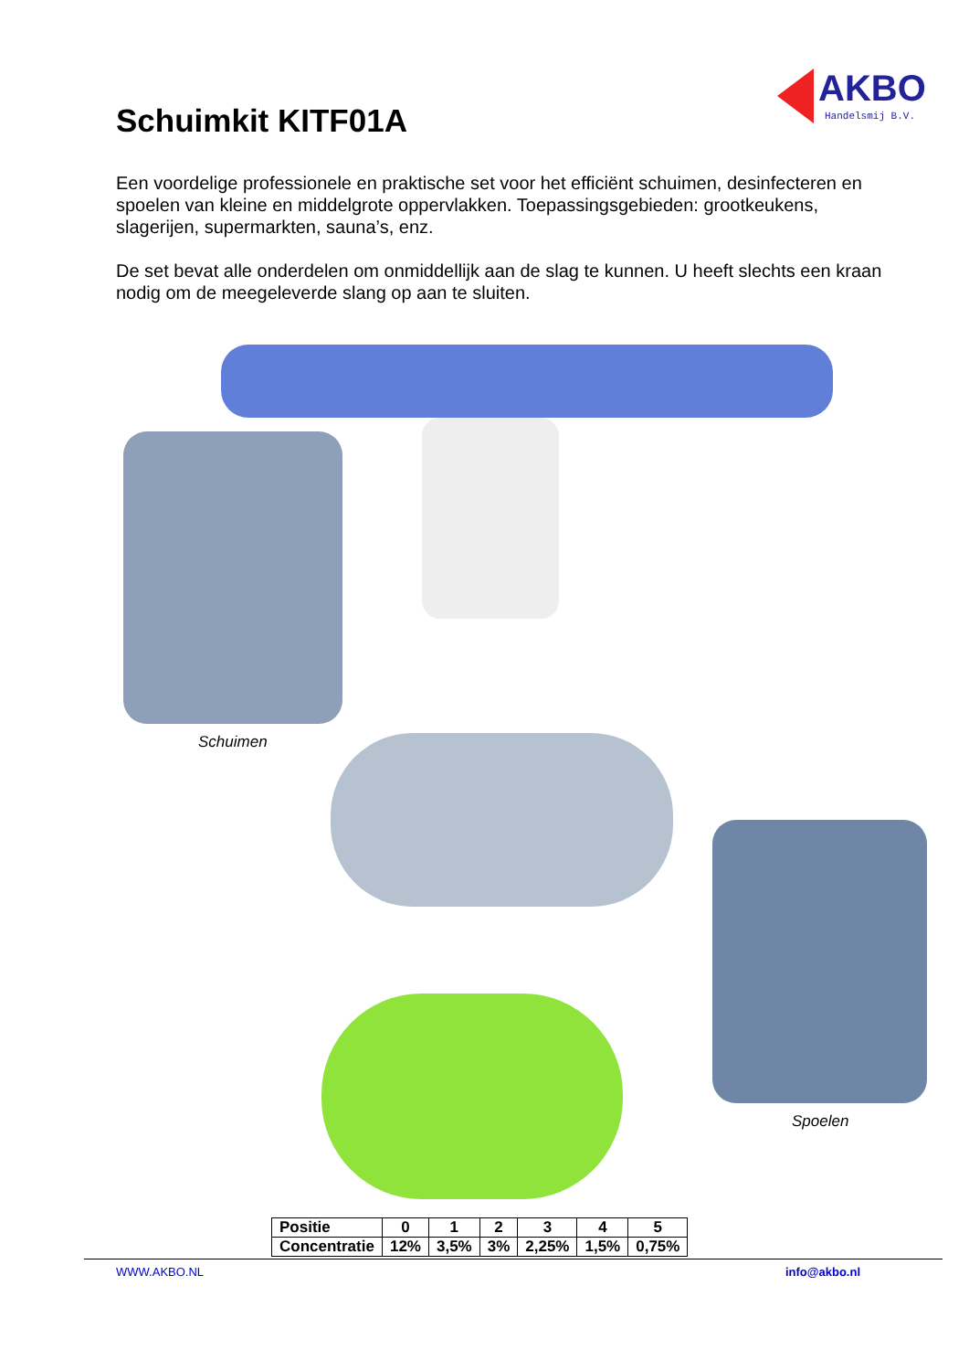AKBO
Handelsmij B.V.
Schuimkit KITF01A
Een voordelige professionele en praktische set voor het efficiënt schuimen, desinfecteren en spoelen van kleine en middelgrote oppervlakken. Toepassingsgebieden: grootkeukens, slagerijen, supermarkten, sauna’s, enz.
De set bevat alle onderdelen om onmiddellijk aan de slag te kunnen. U heeft slechts een kraan nodig om de meegeleverde slang op aan te sluiten.
Schuimen
Spoelen
| Positie | 0 | 1 | 2 | 3 | 4 | 5 |
| Concentratie | 12% | 3,5% | 3% | 2,25% | 1,5% | 0,75% |
WWW.AKBO.NL info@akbo.nl